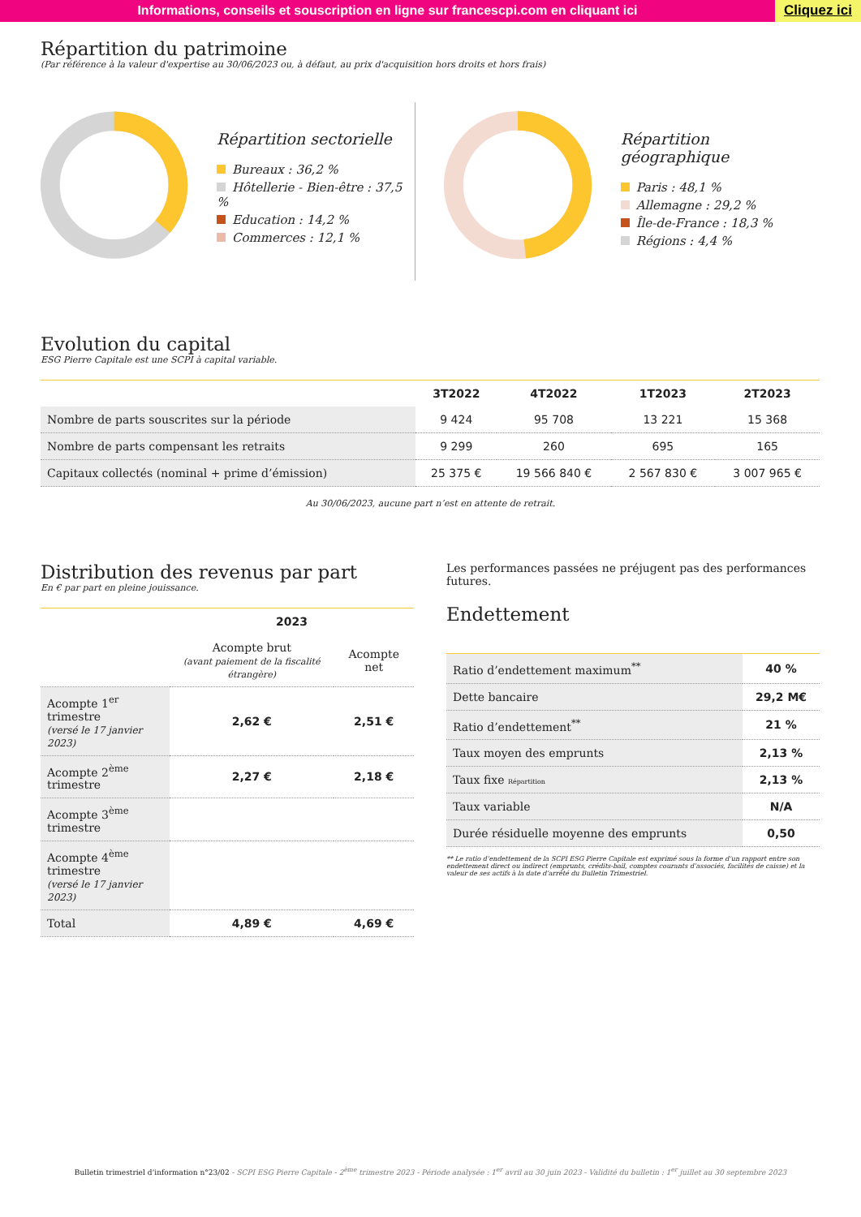Informations, conseils et souscription en ligne sur francescpi.com en cliquant ici
Cliquez ici
Répartition du patrimoine
(Par référence à la valeur d'expertise au 30/06/2023 ou, à défaut, au prix d'acquisition hors droits et hors frais)
Répartition sectorielle
Bureaux : 36,2 %
Hôtellerie - Bien-être : 37,5 %
Education : 14,2 %
Commerces : 12,1 %
Répartition géographique
Paris : 48,1 %
Allemagne : 29,2 %
Île-de-France : 18,3 %
Régions : 4,4 %
Evolution du capital
ESG Pierre Capitale est une SCPI à capital variable.
| | 3T2022 | 4T2022 | 1T2023 | 2T2023 |
| --- | --- | --- | --- | --- |
| Nombre de parts souscrites sur la période | 9 424 | 95 708 | 13 221 | 15 368 |
| Nombre de parts compensant les retraits | 9 299 | 260 | 695 | 165 |
| Capitaux collectés (nominal + prime d’émission) | 25 375 € | 19 566 840 € | 2 567 830 € | 3 007 965 € |
Au 30/06/2023, aucune part n’est en attente de retrait.
Distribution des revenus par part
En € par part en pleine jouissance.
| | 2023 | |
| --- | --- | --- |
| | Acompte brut (avant paiement de la fiscalité étrangère) | Acompte net |
| Acompte 1<sup>er</sup> trimestre (versé le 17 janvier 2023) | 2,62 € | 2,51 € |
| Acompte 2<sup>ème</sup> trimestre | 2,27 € | 2,18 € |
| Acompte 3<sup>ème</sup> trimestre | | |
| Acompte 4<sup>ème</sup> trimestre (versé le 17 janvier 2023) | | |
| Total | 4,89 € | 4,69 € |
Les performances passées ne préjugent pas des performances futures.
Endettement
| Ratio d’endettement maximum<sup>**</sup> | 40 % |
| Dette bancaire | 29,2 M€ |
| Ratio d’endettement<sup>**</sup> | 21 % |
| Taux moyen des emprunts | 2,13 % |
| Taux fixe Répartition | 2,13 % |
| Taux variable | N/A |
| Durée résiduelle moyenne des emprunts | 0,50 |
** Le ratio d’endettement de la SCPI ESG Pierre Capitale est exprimé sous la forme d’un rapport entre son endettement direct ou indirect (emprunts, crédits-bail, comptes courants d’associés, facilités de caisse) et la valeur de ses actifs à la date d’arrêté du Bulletin Trimestriel.
Bulletin trimestriel d’information n°23/02 - SCPI ESG Pierre Capitale - 2<sup>ème</sup> trimestre 2023 - Période analysée : 1<sup>er</sup> avril au 30 juin 2023 - Validité du bulletin : 1<sup>er</sup> juillet au 30 septembre 2023